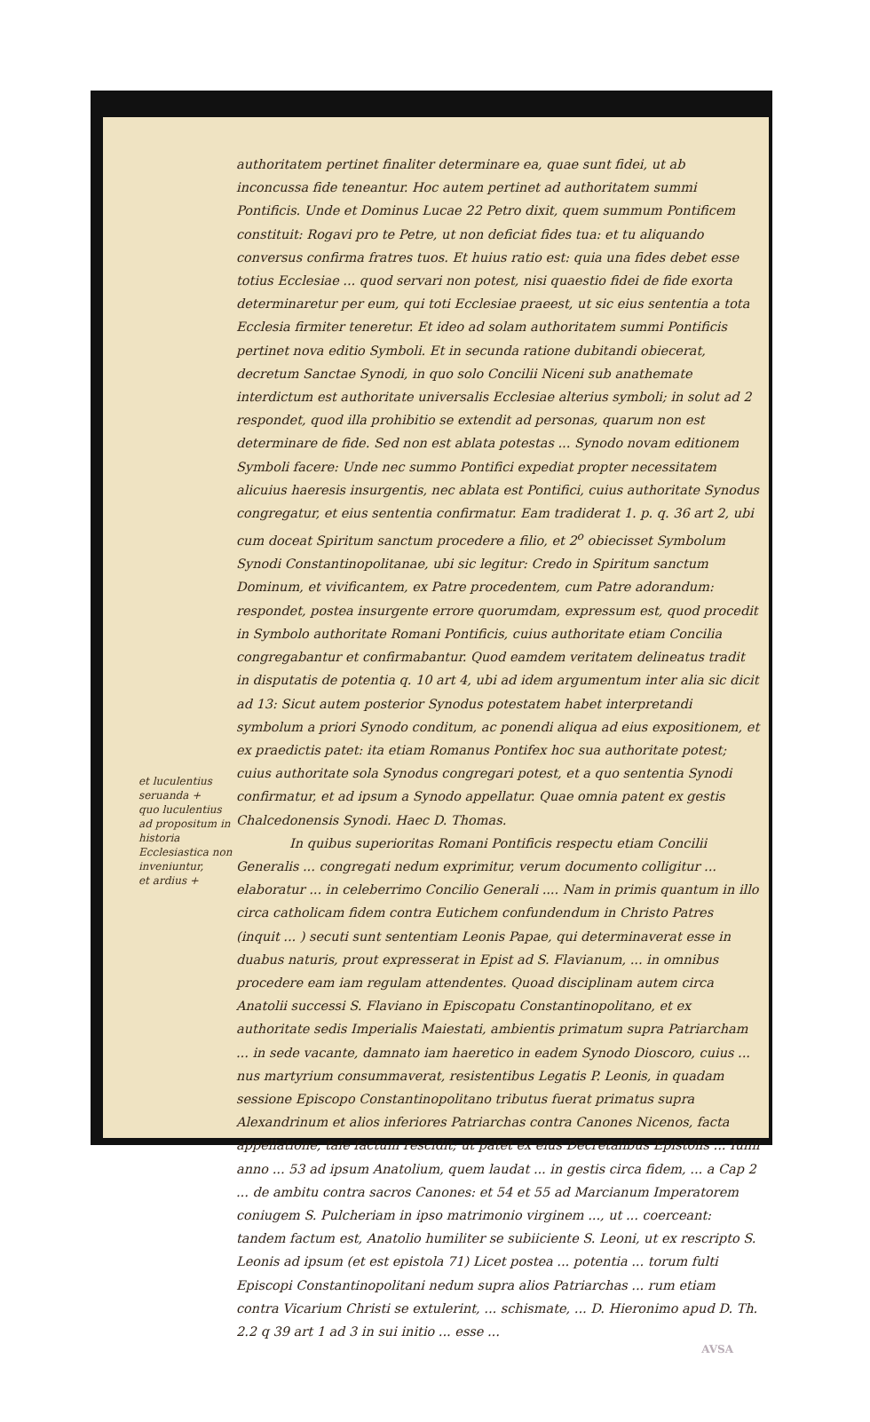et luculentius
seruanda +
quo luculentius ad propositum in historia Ecclesiastica non inveniuntur,
et ardius +
authoritatem pertinet finaliter determinare ea, quae sunt fidei, ut ab inconcussa fide teneantur. Hoc autem pertinet ad authoritatem summi Pontificis. Unde et Dominus Lucae 22 Petro dixit, quem summum Pontificem constituit: Rogavi pro te Petre, ut non deficiat fides tua: et tu aliquando conversus confirma fratres tuos. Et huius ratio est: quia una fides debet esse totius Ecclesiae ... quod servari non potest, nisi quaestio fidei de fide exorta determinaretur per eum, qui toti Ecclesiae praeest, ut sic eius sententia a tota Ecclesia firmiter teneretur. Et ideo ad solam authoritatem summi Pontificis pertinet nova editio Symboli. Et in secunda ratione dubitandi obiecerat, decretum Sanctae Synodi, in quo solo Concilii Niceni sub anathemate interdictum est authoritate universalis Ecclesiae alterius symboli; in solut ad 2 respondet, quod illa prohibitio se extendit ad personas, quarum non est determinare de fide. Sed non est ablata potestas ... Synodo novam editionem Symboli facere: Unde nec summo Pontifici expediat propter necessitatem alicuius haeresis insurgentis, nec ablata est Pontifici, cuius authoritate Synodus congregatur, et eius sententia confirmatur. Eam tradiderat 1. p. q. 36 art 2, ubi cum doceat Spiritum sanctum procedere a filio, et 2<sup>o</sup> obiecisset Symbolum Synodi Constantinopolitanae, ubi sic legitur: Credo in Spiritum sanctum Dominum, et vivificantem, ex Patre procedentem, cum Patre adorandum: respondet, postea insurgente errore quorumdam, expressum est, quod procedit in Symbolo authoritate Romani Pontificis, cuius authoritate etiam Concilia congregabantur et confirmabantur. Quod eamdem veritatem delineatus tradit in disputatis de potentia q. 10 art 4, ubi ad idem argumentum inter alia sic dicit ad 13: Sicut autem posterior Synodus potestatem habet interpretandi symbolum a priori Synodo conditum, ac ponendi aliqua ad eius expositionem, et ex praedictis patet: ita etiam Romanus Pontifex hoc sua authoritate potest; cuius authoritate sola Synodus congregari potest, et a quo sententia Synodi confirmatur, et ad ipsum a Synodo appellatur. Quae omnia patent ex gestis Chalcedonensis Synodi. Haec D. Thomas.
In quibus superioritas Romani Pontificis respectu etiam Concilii Generalis ... congregati nedum exprimitur, verum documento colligitur ... elaboratur ... in celeberrimo Concilio Generali .... Nam in primis quantum in illo circa catholicam fidem contra Eutichem confundendum in Christo Patres (inquit ... ) secuti sunt sententiam Leonis Papae, qui determinaverat esse in duabus naturis, prout expresserat in Epist ad S. Flavianum, ... in omnibus procedere eam iam regulam attendentes. Quoad disciplinam autem circa Anatolii successi S. Flaviano in Episcopatu Constantinopolitano, et ex authoritate sedis Imperialis Maiestati, ambientis primatum supra Patriarcham ... in sede vacante, damnato iam haeretico in eadem Synodo Dioscoro, cuius ... nus martyrium consummaverat, resistentibus Legatis P. Leonis, in quadam sessione Episcopo Constantinopolitano tributus fuerat primatus supra Alexandrinum et alios inferiores Patriarchas contra Canones Nicenos, facta appellatione, tale factum rescidit; ut patet ex eius Decretalibus Epistolis ... Iunii anno ... 53 ad ipsum Anatolium, quem laudat ... in gestis circa fidem, ... a Cap 2 ... de ambitu contra sacros Canones: et 54 et 55 ad Marcianum Imperatorem coniugem S. Pulcheriam in ipso matrimonio virginem ..., ut ... coerceant: tandem factum est, Anatolio humiliter se subiiciente S. Leoni, ut ex rescripto S. Leonis ad ipsum (et est epistola 71) Licet postea ... potentia ... torum fulti Episcopi Constantinopolitani nedum supra alios Patriarchas ... rum etiam contra Vicarium Christi se extulerint, ... schismate, ... D. Hieronimo apud D. Th. 2.2 q 39 art 1 ad 3 in sui initio ... esse ...
AVSA